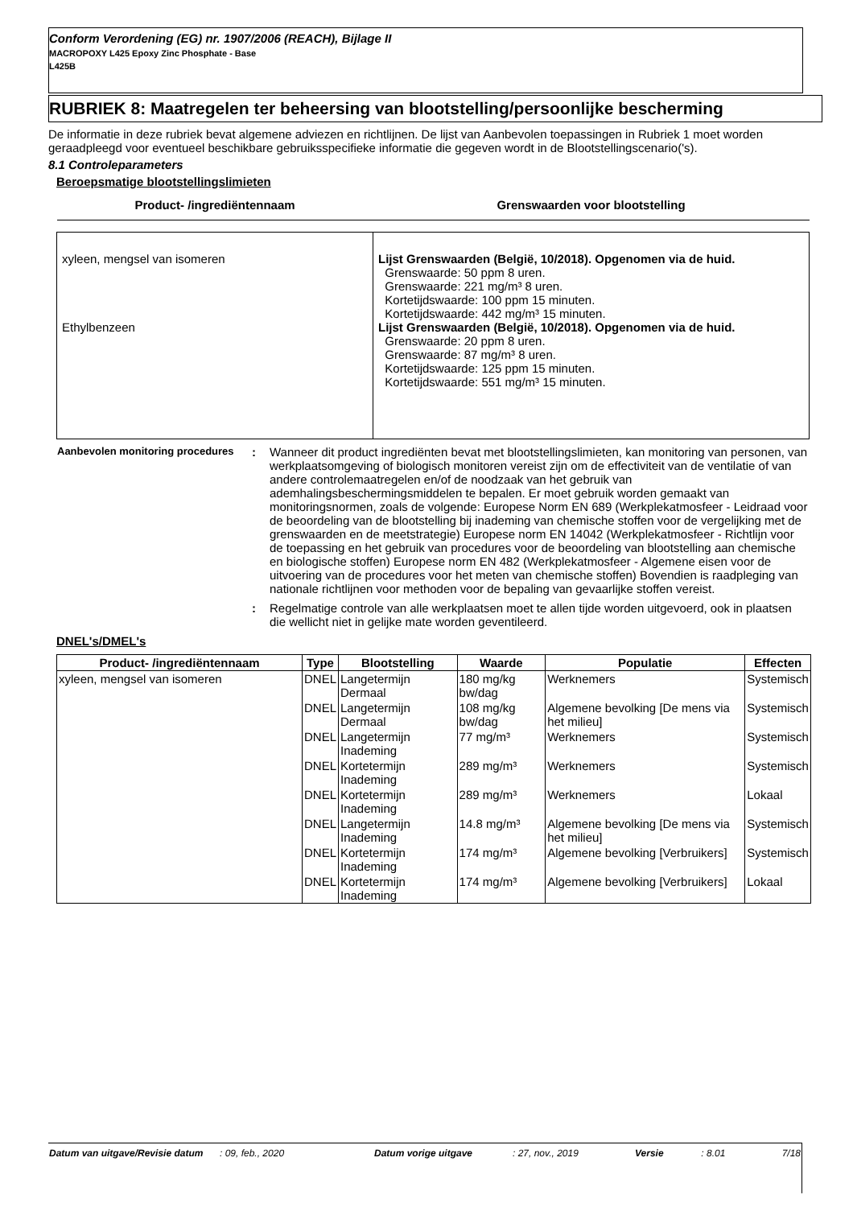Conform Verordening (EG) nr. 1907/2006 (REACH), Bijlage II
MACROPOXY L425 Epoxy Zinc Phosphate - Base
L425B
RUBRIEK 8: Maatregelen ter beheersing van blootstelling/persoonlijke bescherming
De informatie in deze rubriek bevat algemene adviezen en richtlijnen. De lijst van Aanbevolen toepassingen in Rubriek 1 moet worden geraadpleegd voor eventueel beschikbare gebruiksspecifieke informatie die gegeven wordt in de Blootstellingscenario('s).
8.1 Controleparameters
Beroepsmatige blootstellingslimieten
| Product- /ingrediëntennaam | Grenswaarden voor blootstelling |
| --- | --- |
| xyleen, mengsel van isomeren Ethylbenzeen | Lijst Grenswaarden (België, 10/2018). Opgenomen via de huid. Grenswaarde: 50 ppm 8 uren. Grenswaarde: 221 mg/m³ 8 uren. Kortetijdswaarde: 100 ppm 15 minuten. Kortetijdswaarde: 442 mg/m³ 15 minuten. Lijst Grenswaarden (België, 10/2018). Opgenomen via de huid. Grenswaarde: 20 ppm 8 uren. Grenswaarde: 87 mg/m³ 8 uren. Kortetijdswaarde: 125 ppm 15 minuten. Kortetijdswaarde: 551 mg/m³ 15 minuten. |
| Aanbevolen monitoring procedures | : | Wanneer dit product ingrediënten bevat met blootstellingslimieten, kan monitoring van personen, van werkplaatsomgeving of biologisch monitoren vereist zijn om de effectiviteit van de ventilatie of van andere controlemaatregelen en/of de noodzaak van het gebruik van ademhalingsbeschermingsmiddelen te bepalen. Er moet gebruik worden gemaakt van monitoringsnormen, zoals de volgende: Europese Norm EN 689 (Werkplekatmosfeer - Leidraad voor de beoordeling van de blootstelling bij inademing van chemische stoffen voor de vergelijking met de grenswaarden en de meetstrategie) Europese norm EN 14042 (Werkplekatmosfeer - Richtlijn voor de toepassing en het gebruik van procedures voor de beoordeling van blootstelling aan chemische en biologische stoffen) Europese norm EN 482 (Werkplekatmosfeer - Algemene eisen voor de uitvoering van de procedures voor het meten van chemische stoffen) Bovendien is raadpleging van nationale richtlijnen voor methoden voor de bepaling van gevaarlijke stoffen vereist. |
| | : | Regelmatige controle van alle werkplaatsen moet te allen tijde worden uitgevoerd, ook in plaatsen die wellicht niet in gelijke mate worden geventileerd. |
DNEL's/DMEL's
| Product- /ingrediëntennaam | Type | Blootstelling | Waarde | Populatie | Effecten |
| --- | --- | --- | --- | --- | --- |
| xyleen, mengsel van isomeren | DNEL | Langetermijn Dermaal | 180 mg/kg bw/dag | Werknemers | Systemisch |
| | DNEL | Langetermijn Dermaal | 108 mg/kg bw/dag | Algemene bevolking [De mens via het milieu] | Systemisch |
| | DNEL | Langetermijn Inademing | 77 mg/m³ | Werknemers | Systemisch |
| | DNEL | Kortetermijn Inademing | 289 mg/m³ | Werknemers | Systemisch |
| | DNEL | Kortetermijn Inademing | 289 mg/m³ | Werknemers | Lokaal |
| | DNEL | Langetermijn Inademing | 14.8 mg/m³ | Algemene bevolking [De mens via het milieu] | Systemisch |
| | DNEL | Kortetermijn Inademing | 174 mg/m³ | Algemene bevolking [Verbruikers] | Systemisch |
| | DNEL | Kortetermijn Inademing | 174 mg/m³ | Algemene bevolking [Verbruikers] | Lokaal |
| Datum van uitgave/Revisie datum | : 09, feb., 2020 | Datum vorige uitgave | : 27, nov., 2019 | Versie | : 8.01 | 7/18 |